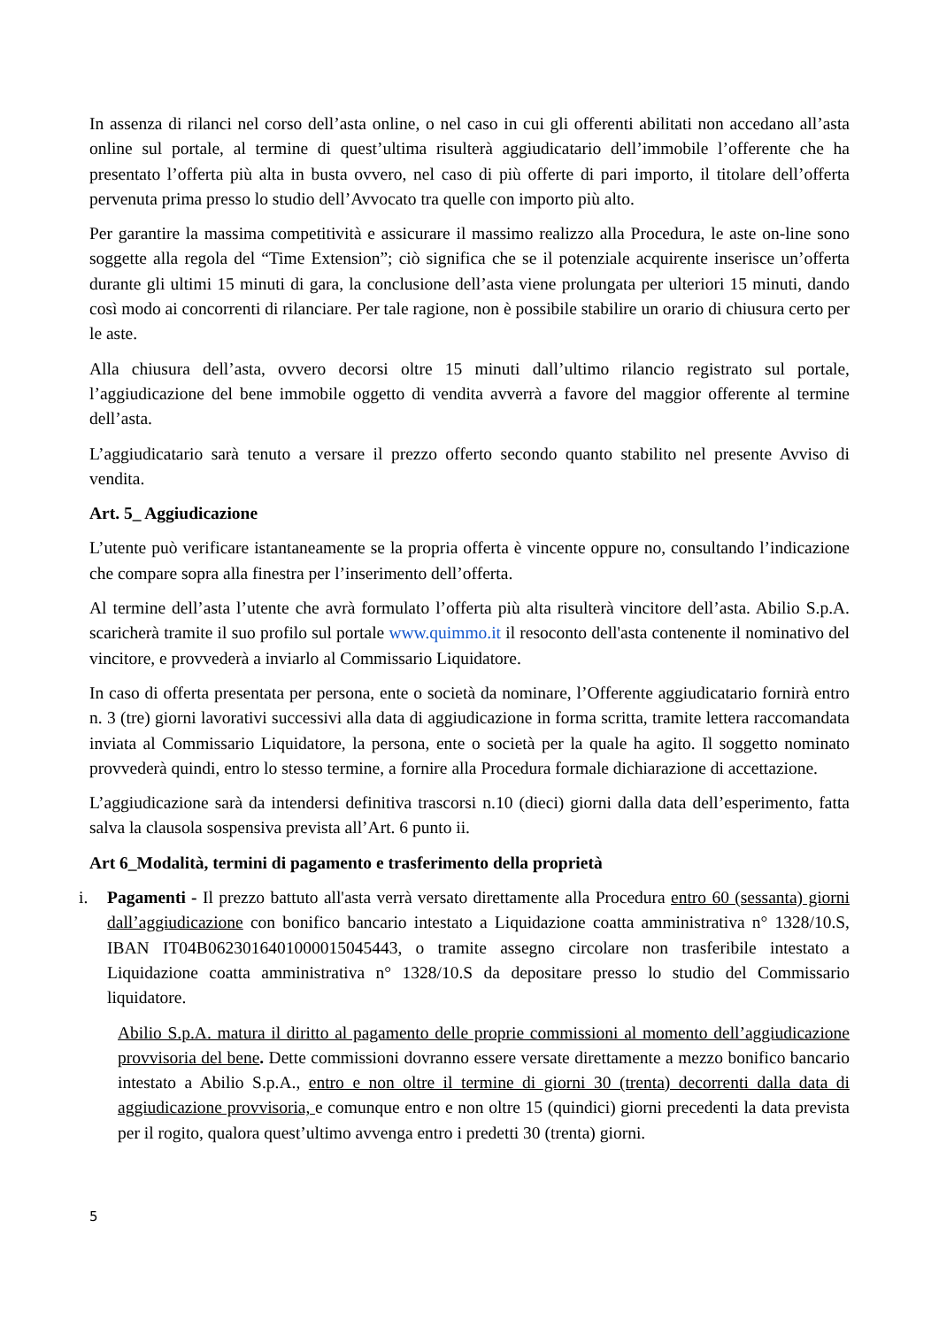In assenza di rilanci nel corso dell’asta online, o nel caso in cui gli offerenti abilitati non accedano all’asta online sul portale, al termine di quest’ultima risulterà aggiudicatario dell’immobile l’offerente che ha presentato l’offerta più alta in busta ovvero, nel caso di più offerte di pari importo, il titolare dell’offerta pervenuta prima presso lo studio dell’Avvocato tra quelle con importo più alto.
Per garantire la massima competitività e assicurare il massimo realizzo alla Procedura, le aste on-line sono soggette alla regola del “Time Extension”; ciò significa che se il potenziale acquirente inserisce un’offerta durante gli ultimi 15 minuti di gara, la conclusione dell’asta viene prolungata per ulteriori 15 minuti, dando così modo ai concorrenti di rilanciare. Per tale ragione, non è possibile stabilire un orario di chiusura certo per le aste.
Alla chiusura dell’asta, ovvero decorsi oltre 15 minuti dall’ultimo rilancio registrato sul portale, l’aggiudicazione del bene immobile oggetto di vendita avverrà a favore del maggior offerente al termine dell’asta.
L’aggiudicatario sarà tenuto a versare il prezzo offerto secondo quanto stabilito nel presente Avviso di vendita.
Art. 5_ Aggiudicazione
L’utente può verificare istantaneamente se la propria offerta è vincente oppure no, consultando l’indicazione che compare sopra alla finestra per l’inserimento dell’offerta.
Al termine dell’asta l’utente che avrà formulato l’offerta più alta risulterà vincitore dell’asta. Abilio S.p.A. scaricherà tramite il suo profilo sul portale www.quimmo.it il resoconto dell'asta contenente il nominativo del vincitore, e provvederà a inviarlo al Commissario Liquidatore.
In caso di offerta presentata per persona, ente o società da nominare, l’Offerente aggiudicatario fornirà entro n. 3 (tre) giorni lavorativi successivi alla data di aggiudicazione in forma scritta, tramite lettera raccomandata inviata al Commissario Liquidatore, la persona, ente o società per la quale ha agito. Il soggetto nominato provvederà quindi, entro lo stesso termine, a fornire alla Procedura formale dichiarazione di accettazione.
L’aggiudicazione sarà da intendersi definitiva trascorsi n.10 (dieci) giorni dalla data dell’esperimento, fatta salva la clausola sospensiva prevista all’Art. 6 punto ii.
Art 6_Modalità, termini di pagamento e trasferimento della proprietà
i. Pagamenti - Il prezzo battuto all'asta verrà versato direttamente alla Procedura entro 60 (sessanta) giorni dall’aggiudicazione con bonifico bancario intestato a Liquidazione coatta amministrativa n° 1328/10.S, IBAN IT04B0623016401000015045443, o tramite assegno circolare non trasferibile intestato a Liquidazione coatta amministrativa n° 1328/10.S da depositare presso lo studio del Commissario liquidatore.
Abilio S.p.A. matura il diritto al pagamento delle proprie commissioni al momento dell’aggiudicazione provvisoria del bene. Dette commissioni dovranno essere versate direttamente a mezzo bonifico bancario intestato a Abilio S.p.A., entro e non oltre il termine di giorni 30 (trenta) decorrenti dalla data di aggiudicazione provvisoria, e comunque entro e non oltre 15 (quindici) giorni precedenti la data prevista per il rogito, qualora quest’ultimo avvenga entro i predetti 30 (trenta) giorni.
5